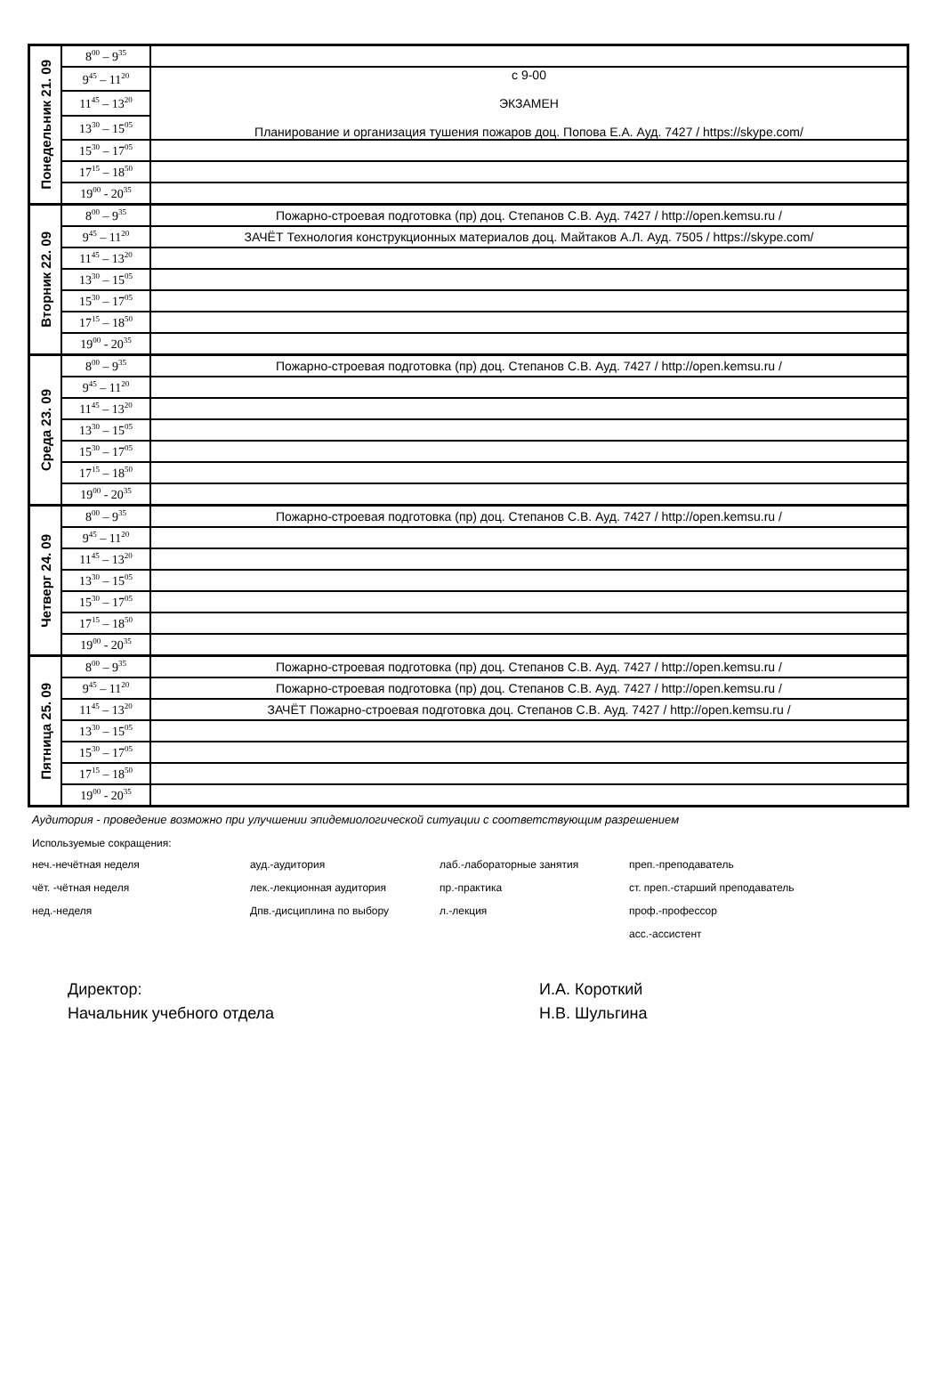| Понедельник 21. 09 | 8<sup>00</sup> – 9<sup>35</sup> | |
| | 9<sup>45</sup> – 11<sup>20</sup> | с 9-00 ЭКЗАМЕН Планирование и организация тушения пожаров доц. Попова Е.А. Ауд. 7427 / https://skype.com/ |
| | 11<sup>45</sup> – 13<sup>20</sup> | |
| | 13<sup>30</sup> – 15<sup>05</sup> | |
| | 15<sup>30</sup> – 17<sup>05</sup> | |
| | 17<sup>15</sup> – 18<sup>50</sup> | |
| | 19<sup>00</sup> - 20<sup>35</sup> | |
| Вторник 22. 09 | 8<sup>00</sup> – 9<sup>35</sup> | Пожарно-строевая подготовка (пр) доц. Степанов С.В. Ауд. 7427 / http://open.kemsu.ru / |
| | 9<sup>45</sup> – 11<sup>20</sup> | ЗАЧЁТ Технология конструкционных материалов доц. Майтаков А.Л. Ауд. 7505 / https://skype.com/ |
| | 11<sup>45</sup> – 13<sup>20</sup> | |
| | 13<sup>30</sup> – 15<sup>05</sup> | |
| | 15<sup>30</sup> – 17<sup>05</sup> | |
| | 17<sup>15</sup> – 18<sup>50</sup> | |
| | 19<sup>00</sup> - 20<sup>35</sup> | |
| Среда 23. 09 | 8<sup>00</sup> – 9<sup>35</sup> | Пожарно-строевая подготовка (пр) доц. Степанов С.В. Ауд. 7427 / http://open.kemsu.ru / |
| | 9<sup>45</sup> – 11<sup>20</sup> | |
| | 11<sup>45</sup> – 13<sup>20</sup> | |
| | 13<sup>30</sup> – 15<sup>05</sup> | |
| | 15<sup>30</sup> – 17<sup>05</sup> | |
| | 17<sup>15</sup> – 18<sup>50</sup> | |
| | 19<sup>00</sup> - 20<sup>35</sup> | |
| Четверг 24. 09 | 8<sup>00</sup> – 9<sup>35</sup> | Пожарно-строевая подготовка (пр) доц. Степанов С.В. Ауд. 7427 / http://open.kemsu.ru / |
| | 9<sup>45</sup> – 11<sup>20</sup> | |
| | 11<sup>45</sup> – 13<sup>20</sup> | |
| | 13<sup>30</sup> – 15<sup>05</sup> | |
| | 15<sup>30</sup> – 17<sup>05</sup> | |
| | 17<sup>15</sup> – 18<sup>50</sup> | |
| | 19<sup>00</sup> - 20<sup>35</sup> | |
| Пятница 25. 09 | 8<sup>00</sup> – 9<sup>35</sup> | Пожарно-строевая подготовка (пр) доц. Степанов С.В. Ауд. 7427 / http://open.kemsu.ru / |
| | 9<sup>45</sup> – 11<sup>20</sup> | Пожарно-строевая подготовка (пр) доц. Степанов С.В. Ауд. 7427 / http://open.kemsu.ru / |
| | 11<sup>45</sup> – 13<sup>20</sup> | ЗАЧЁТ Пожарно-строевая подготовка доц. Степанов С.В. Ауд. 7427 / http://open.kemsu.ru / |
| | 13<sup>30</sup> – 15<sup>05</sup> | |
| | 15<sup>30</sup> – 17<sup>05</sup> | |
| | 17<sup>15</sup> – 18<sup>50</sup> | |
| | 19<sup>00</sup> - 20<sup>35</sup> | |
Аудитория - проведение возможно при улучшении эпидемиологической ситуации с соответствующим разрешением
Используемые сокращения:
неч.-нечётная неделя
ауд.-аудитория
лаб.-лабораторные занятия
преп.-преподаватель
чёт. -чётная неделя
лек.-лекционная аудитория
пр.-практика
ст. преп.-старший преподаватель
нед.-неделя
Дпв.-дисциплина по выбору
л.-лекция
проф.-профессор
асс.-ассистент
Директор:
И.А. Короткий
Начальник учебного отдела
Н.В. Шульгина